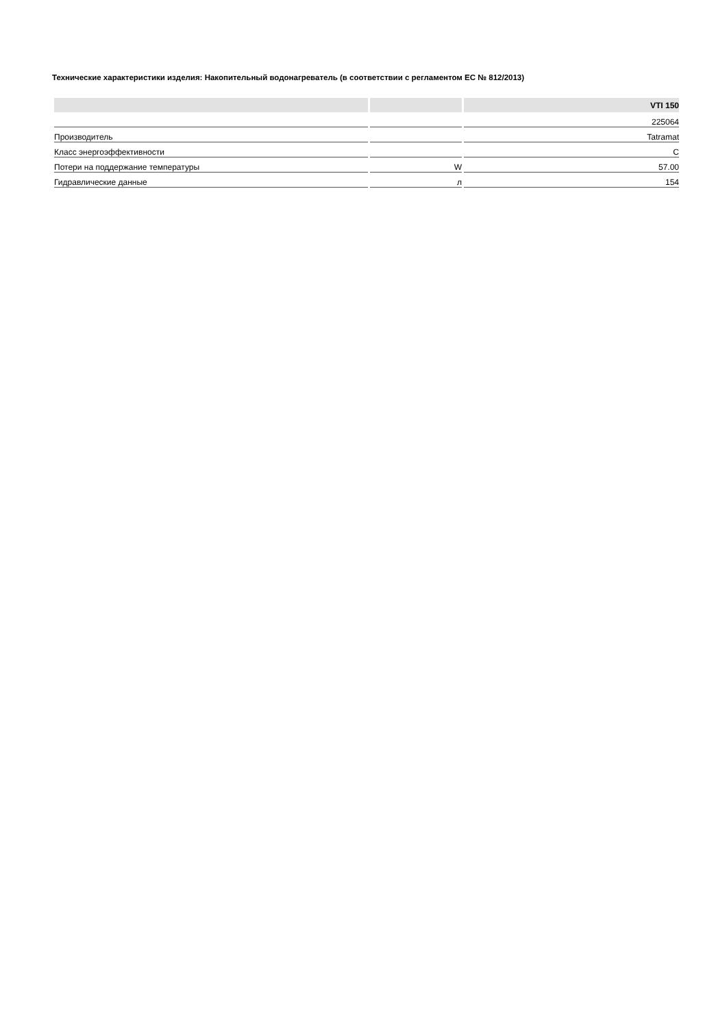Технические характеристики изделия: Накопительный водонагреватель (в соответствии с регламентом ЕС № 812/2013)
| | | VTI 150 |
| --- | --- | --- |
| | | 225064 |
| Производитель | | Tatramat |
| Класс энергоэффективности | | C |
| Потери на поддержание температуры | W | 57.00 |
| Гидравлические данные | л | 154 |